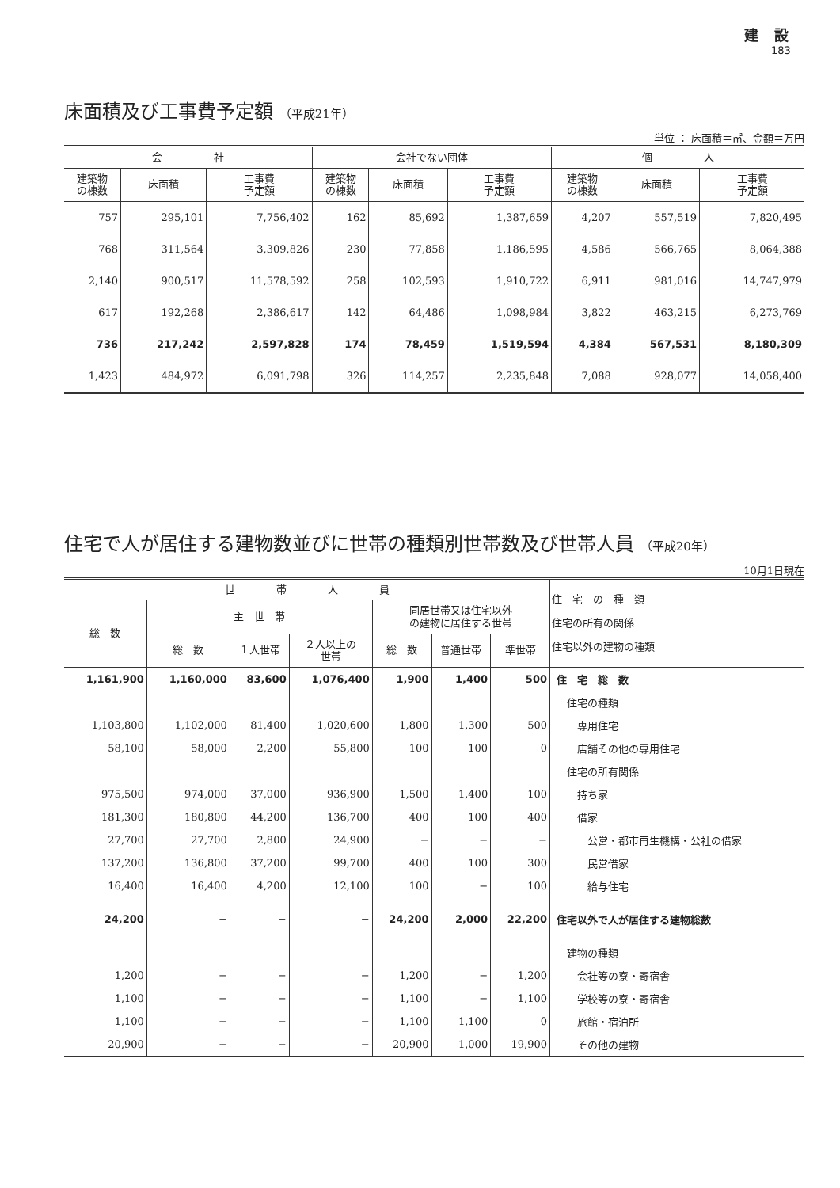建設
— 183 —
床面積及び工事費予定額 （平成21年）
単位 ： 床面積＝㎡、金額＝万円
| 会 社 | | | 会社でない団体 | | | 個 人 | | |
| --- | --- | --- | --- | --- | --- | --- | --- | --- |
| 建築物 の棟数 | 床面積 | 工事費 予定額 | 建築物 の棟数 | 床面積 | 工事費 予定額 | 建築物 の棟数 | 床面積 | 工事費 予定額 |
| 757 | 295,101 | 7,756,402 | 162 | 85,692 | 1,387,659 | 4,207 | 557,519 | 7,820,495 |
| 768 | 311,564 | 3,309,826 | 230 | 77,858 | 1,186,595 | 4,586 | 566,765 | 8,064,388 |
| 2,140 | 900,517 | 11,578,592 | 258 | 102,593 | 1,910,722 | 6,911 | 981,016 | 14,747,979 |
| 617 | 192,268 | 2,386,617 | 142 | 64,486 | 1,098,984 | 3,822 | 463,215 | 6,273,769 |
| 736 | 217,242 | 2,597,828 | 174 | 78,459 | 1,519,594 | 4,384 | 567,531 | 8,180,309 |
| 1,423 | 484,972 | 6,091,798 | 326 | 114,257 | 2,235,848 | 7,088 | 928,077 | 14,058,400 |
住宅で人が居住する建物数並びに世帯の種類別世帯数及び世帯人員 （平成20年）
10月1日現在
| 世 帯 人 員 | | | | | | | 住 宅 の 種 類 住宅の所有の関係 住宅以外の建物の種類 |
| --- | --- | --- | --- | --- | --- | --- | --- |
| 総 数 | 主 世 帯 | | | 同居世帯又は住宅以外 の建物に居住する世帯 | | | |
| | 総 数 | １人世帯 | ２人以上の 世帯 | 総 数 | 普通世帯 | 準世帯 | |
| 1,161,900 | 1,160,000 | 83,600 | 1,076,400 | 1,900 | 1,400 | 500 | 住 宅 総 数 |
| | | | | | | | 住宅の種類 |
| 1,103,800 | 1,102,000 | 81,400 | 1,020,600 | 1,800 | 1,300 | 500 | 専用住宅 |
| 58,100 | 58,000 | 2,200 | 55,800 | 100 | 100 | 0 | 店舗その他の専用住宅 |
| | | | | | | | 住宅の所有関係 |
| 975,500 | 974,000 | 37,000 | 936,900 | 1,500 | 1,400 | 100 | 持ち家 |
| 181,300 | 180,800 | 44,200 | 136,700 | 400 | 100 | 400 | 借家 |
| 27,700 | 27,700 | 2,800 | 24,900 | − | − | − | 公営・都市再生機構・公社の借家 |
| 137,200 | 136,800 | 37,200 | 99,700 | 400 | 100 | 300 | 民営借家 |
| 16,400 | 16,400 | 4,200 | 12,100 | 100 | − | 100 | 給与住宅 |
| 24,200 | − | − | − | 24,200 | 2,000 | 22,200 | 住宅以外で人が居住する建物総数 |
| | | | | | | | 建物の種類 |
| 1,200 | − | − | − | 1,200 | − | 1,200 | 会社等の寮・寄宿舎 |
| 1,100 | − | − | − | 1,100 | − | 1,100 | 学校等の寮・寄宿舎 |
| 1,100 | − | − | − | 1,100 | 1,100 | 0 | 旅館・宿泊所 |
| 20,900 | − | − | − | 20,900 | 1,000 | 19,900 | その他の建物 |